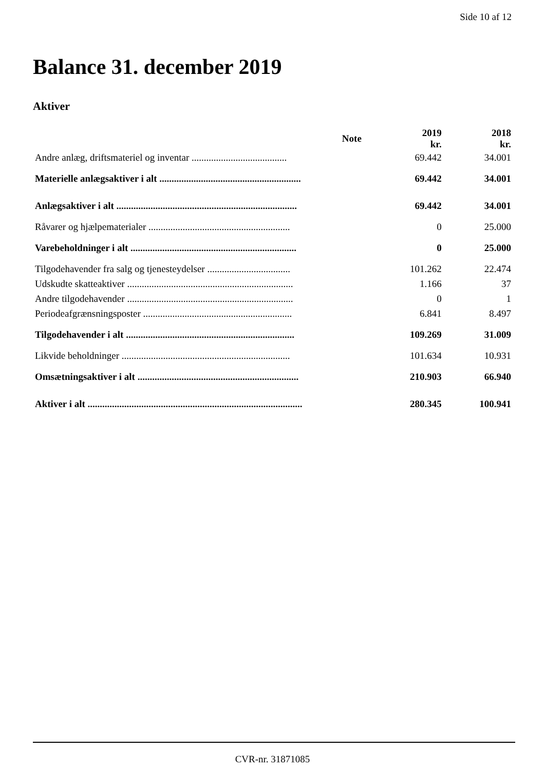Side 10 af 12
Balance 31. december 2019
Aktiver
| | Note | 2019 kr. | 2018 kr. |
| --- | --- | --- | --- |
| Andre anlæg, driftsmateriel og inventar ....................................... | | 69.442 | 34.001 |
| Materielle anlægsaktiver i alt .......................................................... | | 69.442 | 34.001 |
| Anlægsaktiver i alt .......................................................................... | | 69.442 | 34.001 |
| Råvarer og hjælpematerialer .......................................................... | | 0 | 25.000 |
| Varebeholdninger i alt .................................................................... | | 0 | 25.000 |
| Tilgodehavender fra salg og tjenesteydelser .................................. | | 101.262 | 22.474 |
| Udskudte skatteaktiver .................................................................... | | 1.166 | 37 |
| Andre tilgodehavender .................................................................... | | 0 | 1 |
| Periodeafgrænsningsposter ............................................................. | | 6.841 | 8.497 |
| Tilgodehavender i alt ..................................................................... | | 109.269 | 31.009 |
| Likvide beholdninger ..................................................................... | | 101.634 | 10.931 |
| Omsætningsaktiver i alt .................................................................. | | 210.903 | 66.940 |
| Aktiver i alt ........................................................................................ | | 280.345 | 100.941 |
CVR-nr. 31871085